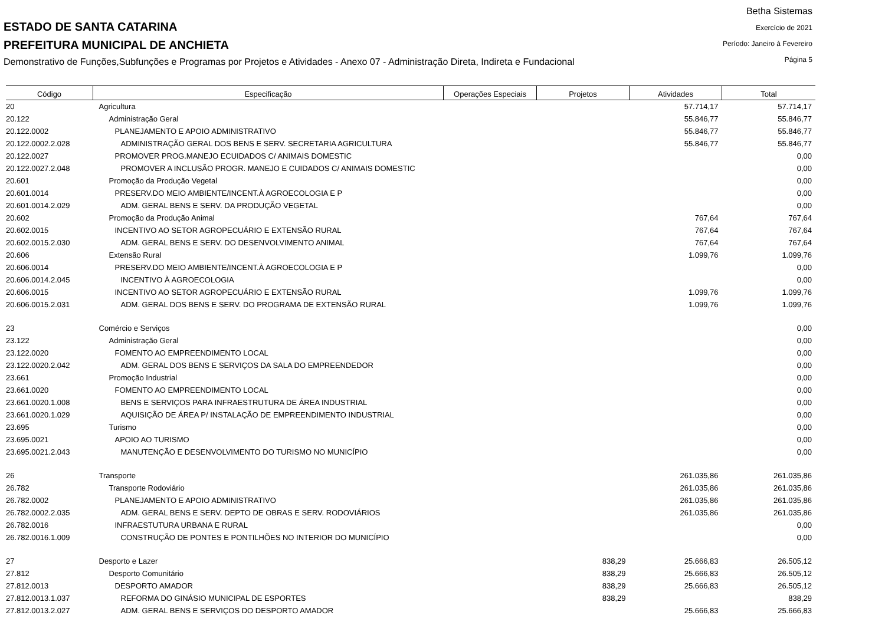Betha Sistemas
Exercício de 2021
Período: Janeiro à Fevereiro
Página 5
ESTADO DE SANTA CATARINA
PREFEITURA MUNICIPAL DE ANCHIETA
Demonstrativo de Funções,Subfunções e Programas por Projetos e Atividades - Anexo 07 - Administração Direta, Indireta e Fundacional
| Código | Especificação | Operações Especiais | Projetos | Atividades | Total |
| --- | --- | --- | --- | --- | --- |
| 20 | Agricultura | | | 57.714,17 | 57.714,17 |
| 20.122 | Administração Geral | | | 55.846,77 | 55.846,77 |
| 20.122.0002 | PLANEJAMENTO E APOIO ADMINISTRATIVO | | | 55.846,77 | 55.846,77 |
| 20.122.0002.2.028 | ADMINISTRAÇÃO GERAL DOS BENS E SERV. SECRETARIA AGRICULTURA | | | 55.846,77 | 55.846,77 |
| 20.122.0027 | PROMOVER PROG.MANEJO ECUIDADOS C/ ANIMAIS DOMESTIC | | | | 0,00 |
| 20.122.0027.2.048 | PROMOVER A INCLUSÃO PROGR. MANEJO E CUIDADOS C/ ANIMAIS DOMESTIC | | | | 0,00 |
| 20.601 | Promoção da Produção Vegetal | | | | 0,00 |
| 20.601.0014 | PRESERV.DO MEIO AMBIENTE/INCENT.À AGROECOLOGIA E P | | | | 0,00 |
| 20.601.0014.2.029 | ADM. GERAL BENS E SERV. DA PRODUÇÃO VEGETAL | | | | 0,00 |
| 20.602 | Promoção da Produção Animal | | | 767,64 | 767,64 |
| 20.602.0015 | INCENTIVO AO SETOR AGROPECUÁRIO E EXTENSÃO RURAL | | | 767,64 | 767,64 |
| 20.602.0015.2.030 | ADM. GERAL BENS E SERV. DO DESENVOLVIMENTO ANIMAL | | | 767,64 | 767,64 |
| 20.606 | Extensão Rural | | | 1.099,76 | 1.099,76 |
| 20.606.0014 | PRESERV.DO MEIO AMBIENTE/INCENT.À AGROECOLOGIA E P | | | | 0,00 |
| 20.606.0014.2.045 | INCENTIVO À AGROECOLOGIA | | | | 0,00 |
| 20.606.0015 | INCENTIVO AO SETOR AGROPECUÁRIO E EXTENSÃO RURAL | | | 1.099,76 | 1.099,76 |
| 20.606.0015.2.031 | ADM. GERAL DOS BENS E SERV. DO PROGRAMA DE EXTENSÃO RURAL | | | 1.099,76 | 1.099,76 |
| 23 | Comércio e Serviços | | | | 0,00 |
| 23.122 | Administração Geral | | | | 0,00 |
| 23.122.0020 | FOMENTO AO EMPREENDIMENTO LOCAL | | | | 0,00 |
| 23.122.0020.2.042 | ADM. GERAL DOS BENS E SERVIÇOS DA SALA DO EMPREENDEDOR | | | | 0,00 |
| 23.661 | Promoção Industrial | | | | 0,00 |
| 23.661.0020 | FOMENTO AO EMPREENDIMENTO LOCAL | | | | 0,00 |
| 23.661.0020.1.008 | BENS E SERVIÇOS PARA INFRAESTRUTURA DE ÁREA INDUSTRIAL | | | | 0,00 |
| 23.661.0020.1.029 | AQUISIÇÃO DE ÁREA P/ INSTALAÇÃO DE EMPREENDIMENTO INDUSTRIAL | | | | 0,00 |
| 23.695 | Turismo | | | | 0,00 |
| 23.695.0021 | APOIO AO TURISMO | | | | 0,00 |
| 23.695.0021.2.043 | MANUTENÇÃO E DESENVOLVIMENTO DO TURISMO NO MUNICÍPIO | | | | 0,00 |
| 26 | Transporte | | | 261.035,86 | 261.035,86 |
| 26.782 | Transporte Rodoviário | | | 261.035,86 | 261.035,86 |
| 26.782.0002 | PLANEJAMENTO E APOIO ADMINISTRATIVO | | | 261.035,86 | 261.035,86 |
| 26.782.0002.2.035 | ADM. GERAL BENS E SERV. DEPTO DE OBRAS E SERV. RODOVIÁRIOS | | | 261.035,86 | 261.035,86 |
| 26.782.0016 | INFRAESTUTURA URBANA E RURAL | | | | 0,00 |
| 26.782.0016.1.009 | CONSTRUÇÃO DE PONTES E PONTILHÕES NO INTERIOR DO MUNICÍPIO | | | | 0,00 |
| 27 | Desporto e Lazer | | 838,29 | 25.666,83 | 26.505,12 |
| 27.812 | Desporto Comunitário | | 838,29 | 25.666,83 | 26.505,12 |
| 27.812.0013 | DESPORTO AMADOR | | 838,29 | 25.666,83 | 26.505,12 |
| 27.812.0013.1.037 | REFORMA DO GINÁSIO MUNICIPAL DE ESPORTES | | 838,29 | | 838,29 |
| 27.812.0013.2.027 | ADM. GERAL BENS E SERVIÇOS DO DESPORTO AMADOR | | | 25.666,83 | 25.666,83 |